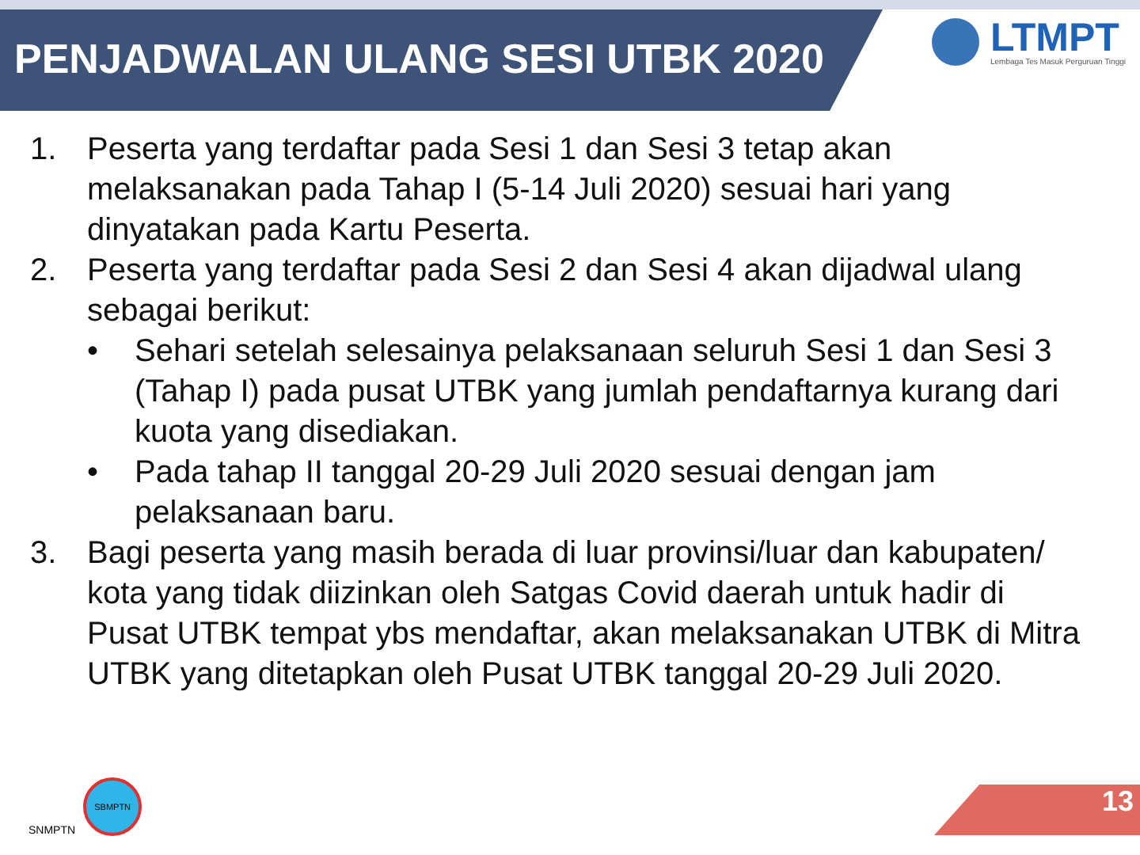PENJADWALAN ULANG SESI UTBK 2020
LTMPT
Lembaga Tes Masuk Perguruan Tinggi
1. Peserta yang terdaftar pada Sesi 1 dan Sesi 3 tetap akan melaksanakan pada Tahap I (5-14 Juli 2020) sesuai hari yang dinyatakan pada Kartu Peserta.
2. Peserta yang terdaftar pada Sesi 2 dan Sesi 4 akan dijadwal ulang sebagai berikut:
• Sehari setelah selesainya pelaksanaan seluruh Sesi 1 dan Sesi 3 (Tahap I) pada pusat UTBK yang jumlah pendaftarnya kurang dari kuota yang disediakan.
• Pada tahap II tanggal 20-29 Juli 2020 sesuai dengan jam pelaksanaan baru.
3. Bagi peserta yang masih berada di luar provinsi/luar dan kabupaten/ kota yang tidak diizinkan oleh Satgas Covid daerah untuk hadir di Pusat UTBK tempat ybs mendaftar, akan melaksanakan UTBK di Mitra UTBK yang ditetapkan oleh Pusat UTBK tanggal 20-29 Juli 2020.
SNMPTN
SBMPTN
13